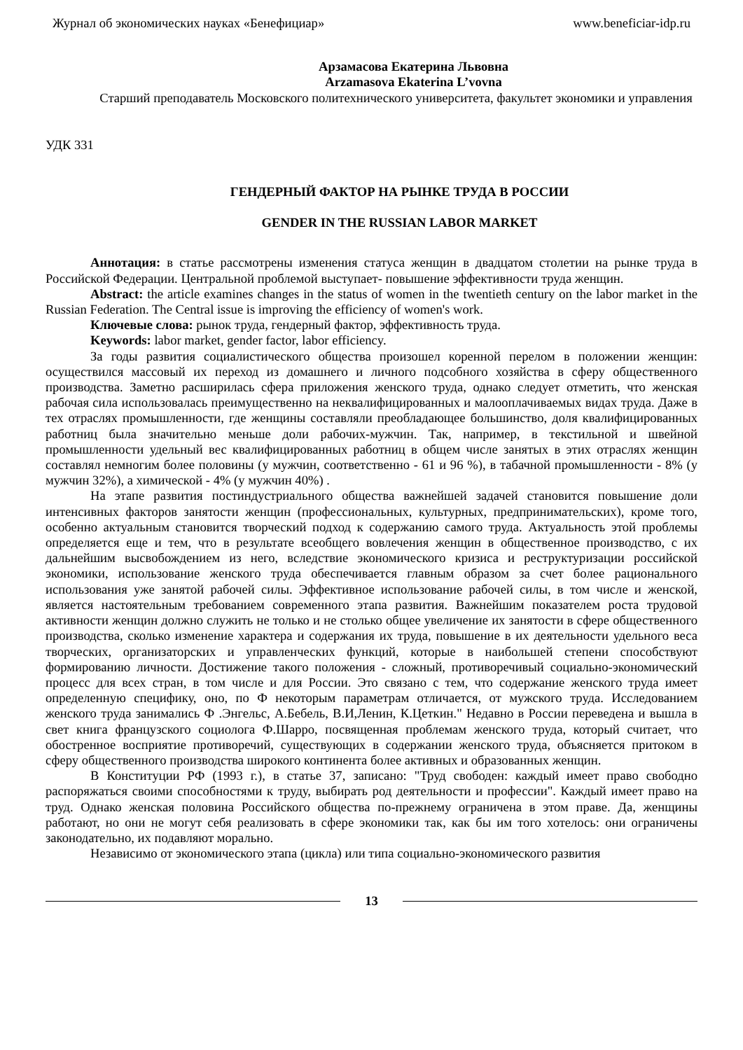Журнал об экономических науках «Бенефициар» www.beneficiar-idp.ru
Арзамасова Екатерина Львовна
Arzamasova Ekaterina L’vovna
Старший преподаватель Московского политехнического университета, факультет экономики и управления
УДК 331
ГЕНДЕРНЫЙ ФАКТОР НА РЫНКЕ ТРУДА В РОССИИ
GENDER IN THE RUSSIAN LABOR MARKET
Аннотация: в статье рассмотрены изменения статуса женщин в двадцатом столетии на рынке труда в Российской Федерации. Центральной проблемой выступает- повышение эффективности труда женщин.
Abstract: the article examines changes in the status of women in the twentieth century on the labor market in the Russian Federation. The Central issue is improving the efficiency of women's work.
Ключевые слова: рынок труда, гендерный фактор, эффективность труда.
Keywords: labor market, gender factor, labor efficiency.
За годы развития социалистического общества произошел коренной перелом в положении женщин: осуществился массовый их переход из домашнего и личного подсобного хозяйства в сферу общественного производства. Заметно расширилась сфера приложения женского труда, однако следует отметить, что женская рабочая сила использовалась преимущественно на неквалифицированных и малооплачиваемых видах труда. Даже в тех отраслях промышленности, где женщины составляли преобладающее большинство, доля квалифицированных работниц была значительно меньше доли рабочих-мужчин. Так, например, в текстильной и швейной промышленности удельный вес квалифицированных работниц в общем числе занятых в этих отраслях женщин составлял немногим более половины (у мужчин, соответственно - 61 и 96 %), в табачной промышленности - 8% (у мужчин 32%), а химической - 4% (у мужчин 40%) .
На этапе развития постиндустриального общества важнейшей задачей становится повышение доли интенсивных факторов занятости женщин (профессиональных, культурных, предпринимательских), кроме того, особенно актуальным становится творческий подход к содержанию самого труда. Актуальность этой проблемы определяется еще и тем, что в результате всеобщего вовлечения женщин в общественное производство, с их дальнейшим высвобождением из него, вследствие экономического кризиса и реструктуризации российской экономики, использование женского труда обеспечивается главным образом за счет более рационального использования уже занятой рабочей силы. Эффективное использование рабочей силы, в том числе и женской, является настоятельным требованием современного этапа развития. Важнейшим показателем роста трудовой активности женщин должно служить не только и не столько общее увеличение их занятости в сфере общественного производства, сколько изменение характера и содержания их труда, повышение в их деятельности удельного веса творческих, организаторских и управленческих функций, которые в наибольшей степени способствуют формированию личности. Достижение такого положения - сложный, противоречивый социально-экономический процесс для всех стран, в том числе и для России. Это связано с тем, что содержание женского труда имеет определенную специфику, оно, по Ф некоторым параметрам отличается, от мужского труда. Исследованием женского труда занимались Ф .Энгельс, А.Бебель, В.И,Ленин, К.Цеткин." Недавно в России переведена и вышла в свет книга французского социолога Ф.Шарро, посвященная проблемам женского труда, который считает, что обостренное восприятие противоречий, существующих в содержании женского труда, объясняется притоком в сферу общественного производства широкого континента более активных и образованных женщин.
В Конституции РФ (1993 г.), в статье 37, записано: "Труд свободен: каждый имеет право свободно распоряжаться своими способностями к труду, выбирать род деятельности и профессии". Каждый имеет право на труд. Однако женская половина Российского общества по-прежнему ограничена в этом праве. Да, женщины работают, но они не могут себя реализовать в сфере экономики так, как бы им того хотелось: они ограничены законодательно, их подавляют морально.
Независимо от экономического этапа (цикла) или типа социально-экономического развития
13